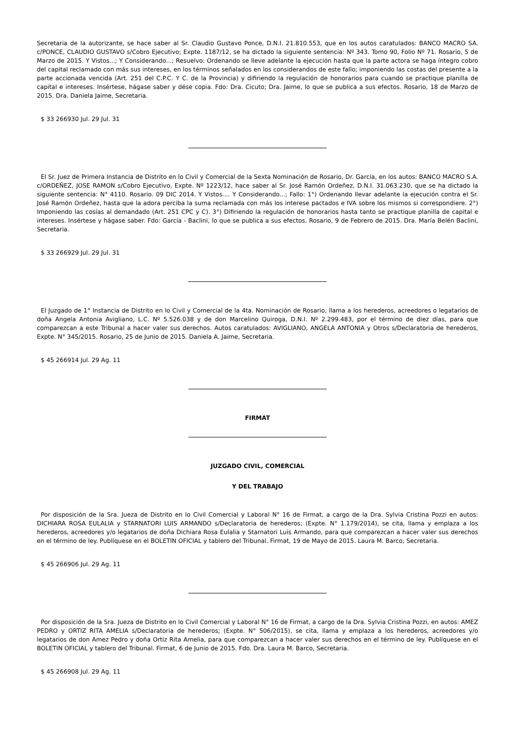Secretaria de la autorizante, se hace saber al Sr. Claudio Gustavo Ponce, D.N.I. 21.810.553, que en los autos caratulados: BANCO MACRO SA. c/PONCE, CLAUDIO GUSTAVO s/Cobro Ejecutivo; Expte. 1187/12, se ha dictado la siguiente sentencia: Nº 343. Tomo 90, Folio Nº 71. Rosario, 5 de Marzo de 2015. Y Vistos...; Y Considerando...; Resuelvo: Ordenando se lleve adelante la ejecución hasta que la parte actora se haga íntegro cobro del capital reclamado con más sus intereses, en los términos señalados en los considerandos de este fallo; imponiendo las costas del presente a la parte accionada vencida (Art. 251 del C.P.C. Y C. de la Provincia) y difiriendo la regulación de honorarios para cuando se practique planilla de capital e intereses. Insértese, hágase saber y dése copia. Fdo: Dra. Cicuto; Dra. Jaime, lo que se publica a sus efectos. Rosario, 18 de Marzo de 2015. Dra. Daniela Jaime, Secretaria.
$ 33 266930 Jul. 29 Jul. 31
El Sr. Juez de Primera Instancia de Distrito en lo Civil y Comercial de la Sexta Nominación de Rosario, Dr. García, en los autos: BANCO MACRO S.A. c/ORDEÑEZ, JOSE RAMON s/Cobro Ejecutivo, Expte. Nº 1223/12, hace saber al Sr. José Ramón Ordeñez, D.N.I. 31.063.230, que se ha dictado la siguiente sentencia: N° 4110. Rosario. 09 DIC 2014. Y Vistos.... Y Considerando...; Fallo: 1°) Ordenando llevar adelante la ejecución contra el Sr. José Ramón Ordeñez, hasta que la adora perciba la suma reclamada con más los interese pactados e IVA sobre los mismos si correspondiere. 2°) Imponiendo las cosías al demandado (Art. 251 CPC y C). 3°) Difiriendo la regulación de honorarios hasta tanto se practique planilla de capital e intereses. Insértese y hágase saber. Fdo: García - Baclini, lo que se publica a sus efectos. Rosario, 9 de Febrero de 2015. Dra. María Belén Baclini, Secretaria.
$ 33 266929 Jul. 29 Jul. 31
El Juzgado de 1° Instancia de Distrito en lo Civil y Comercial de la 4ta. Nominación de Rosario, llama a los herederos, acreedores o legatarios de doña Angela Antonia Avigliano, L.C. Nº 5.526.038 y de don Marcelino Quiroga, D.N.I. Nº 2.299.483, por el término de diez días, para que comparezcan a este Tribunal a hacer valer sus derechos. Autos caratulados: AVIGLIANO, ANGELA ANTONIA y Otros s/Declaratoria de herederos, Expte. N° 345/2015. Rosario, 25 de Junio de 2015. Daniela A. Jaime, Secretaria.
$ 45 266914 Jul. 29 Ag. 11
FIRMAT
JUZGADO CIVIL, COMERCIAL
Y DEL TRABAJO
Por disposición de la Sra. Jueza de Distrito en lo Civil Comercial y Laboral N° 16 de Firmat, a cargo de la Dra. Sylvia Cristina Pozzi en autos: DICHIARA ROSA EULALIA y STARNATORI LUIS ARMANDO s/Declaratoria de herederos; (Expte. N° 1.179/2014), se cita, llama y emplaza a los herederos, acreedores y/o legatarios de doña Dichiara Rosa Eulalia y Starnatori Luis Armando, para que comparezcan a hacer valer sus derechos en el término de ley. Publíquese en el BOLETIN OFICIAL y tablero del Tribunal. Firmat, 19 de Mayo de 2015. Laura M. Barco, Secretaria.
$ 45 266906 Jul. 29 Ag. 11
Por disposición de la Sra. Jueza de Distrito en lo Civil Comercial y Laboral N° 16 de Firmat, a cargo de la Dra. Sylvia Cristina Pozzi, en autos: AMEZ PEDRO y ORTIZ RITA AMELIA s/Declaratoria de herederos; (Expte. N° 506/2015), se cita, llama y emplaza a los herederos, acreedores y/o legatarios de don Amez Pedro y doña Ortiz Rita Amelia, para que comparezcan a hacer valer sus derechos en el término de ley. Publíquese en el BOLETIN OFICIAL y tablero del Tribunal. Firmat, 6 de Junio de 2015. Fdo. Dra. Laura M. Barco, Secretaria.
$ 45 266908 Jul. 29 Ag. 11